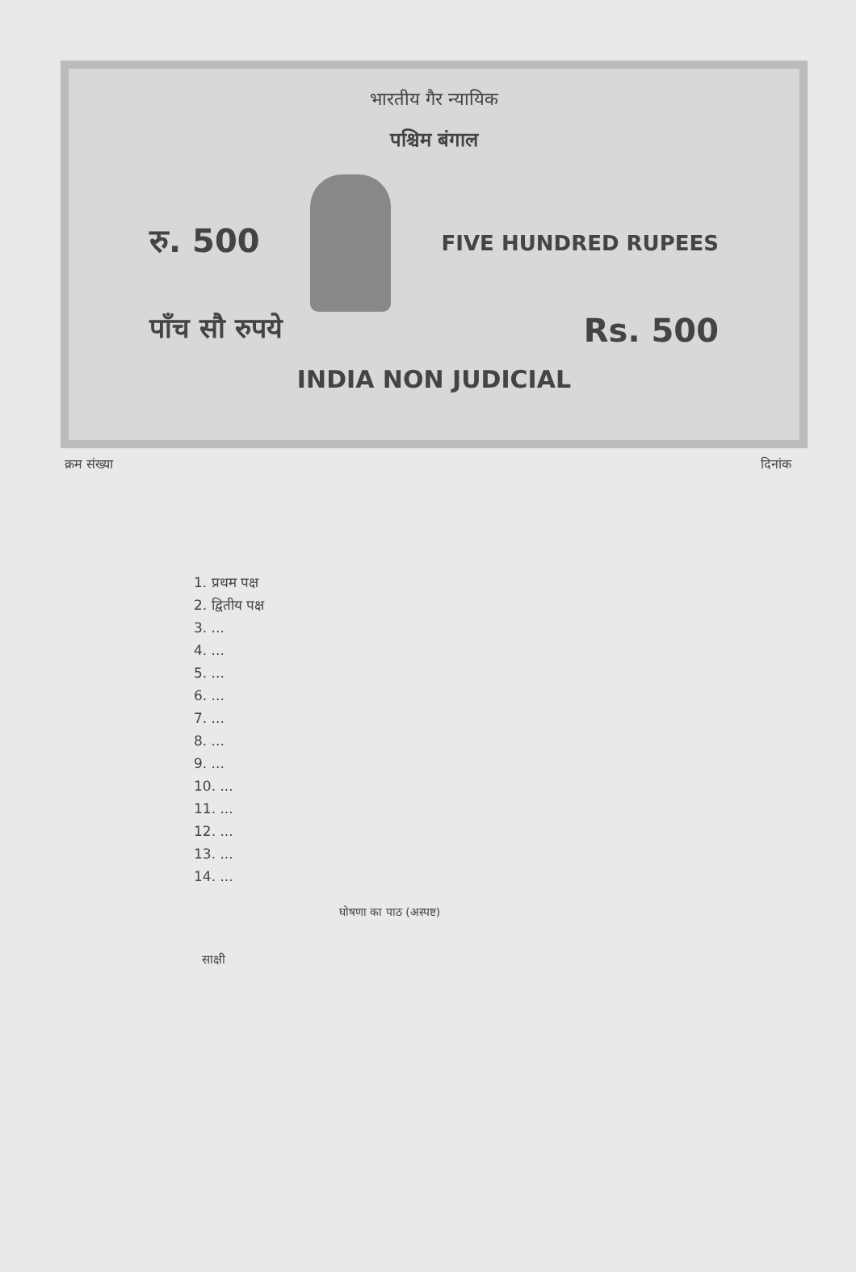भारतीय गैर न्यायिक
पश्चिम बंगाल
रु. 500
FIVE HUNDRED RUPEES
पाँच सौ रुपये Rs. 500
INDIA NON JUDICIAL
क्रम संख्या दिनांक
1. प्रथम पक्ष
2. द्वितीय पक्ष
3. ...
4. ...
5. ...
6. ...
7. ...
8. ...
9. ...
10. ...
11. ...
12. ...
13. ...
14. ...
घोषणा का पाठ (अस्पष्ट)
साक्षी